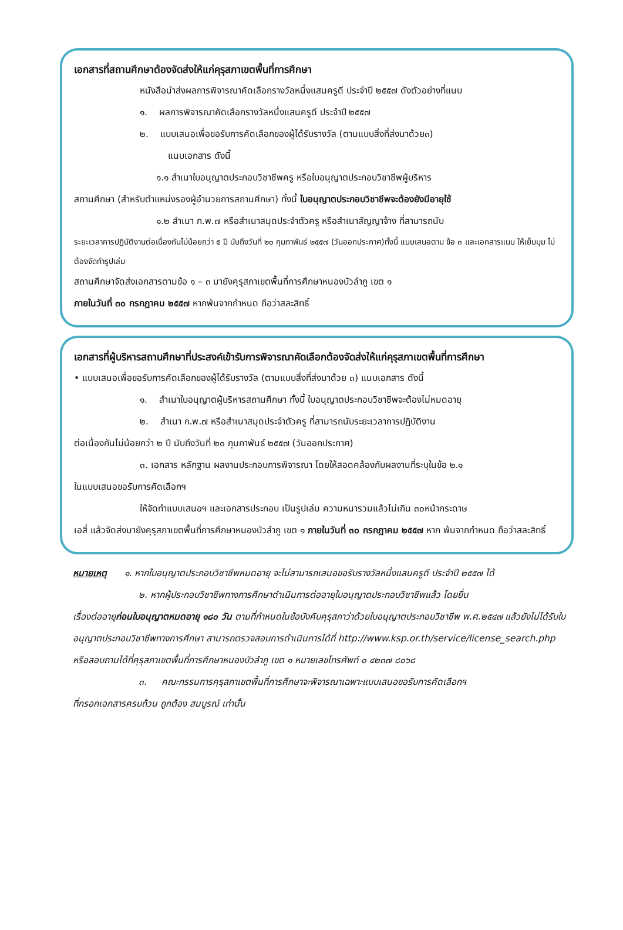เอกสารที่สถานศึกษาต้องจัดส่งให้แก่คุรุสภาเขตพื้นที่การศึกษา
หนังสือนำส่งผลการพิจารณาคัดเลือกรางวัลหนึ่งแสนครูดี ประจำปี ๒๕๕๗ ดังตัวอย่างที่แนบ
๑. ผลการพิจารณาคัดเลือกรางวัลหนึ่งแสนครูดี ประจำปี ๒๕๕๗
๒. แบบเสนอเพื่อขอรับการคัดเลือกของผู้ได้รับรางวัล (ตามแบบสิ่งที่ส่งมาด้วย๓)
แนบเอกสาร ดังนี้
๑.๑ สำเนาใบอนุญาตประกอบวิชาชีพครู หรือใบอนุญาตประกอบวิชาชีพผู้บริหาร
สถานศึกษา (สำหรับตำแหน่งรองผู้อำนวยการสถานศึกษา) ทั้งนี้ ใบอนุญาตประกอบวิชาชีพจะต้องยังมีอายุใช้
๑.๒ สำเนา ก.พ.๗ หรือสำเนาสมุดประจำตัวครู หรือสำเนาสัญญาจ้าง ที่สามารถนับ
ระยะเวลาการปฏิบัติงานต่อเนื่องกันไม่น้อยกว่า ๕ ปี นับถึงวันที่ ๒๐ กุมภาพันธ์ ๒๕๕๗ (วันออกประกาศ)ทั้งนี้ แบบเสนอตาม ข้อ ๓ และเอกสารแนบ ให้เย็บมุม ไม่ต้องจัดทำรูปเล่ม
สถานศึกษาจัดส่งเอกสารตามข้อ ๑ – ๓ มายังคุรุสภาเขตพื้นที่การศึกษาหนองบัวลำภู เขต ๑
ภายในวันที่ ๓๐ กรกฎาคม ๒๕๕๗ หากพ้นจากกำหนด ถือว่าสละสิทธิ์
เอกสารที่ผู้บริหารสถานศึกษาที่ประสงค์เข้ารับการพิจารณาคัดเลือกต้องจัดส่งให้แก่คุรุสภาเขตพื้นที่การศึกษา
• แบบเสนอเพื่อขอรับการคัดเลือกของผู้ได้รับรางวัล (ตามแบบสิ่งที่ส่งมาด้วย ๓) แนบเอกสาร ดังนี้
๑. สำเนาใบอนุญาตผู้บริหารสถานศึกษา ทั้งนี้ ใบอนุญาตประกอบวิชาชีพจะต้องไม่หมดอายุ
๒. สำเนา ก.พ.๗ หรือสำเนาสมุดประจำตัวครู ที่สามารถนับระยะเวลาการปฏิบัติงาน
ต่อเนื่องกันไม่น้อยกว่า ๒ ปี นับถึงวันที่ ๒๐ กุมภาพันธ์ ๒๕๕๗ (วันออกประกาศ)
๓. เอกสาร หลักฐาน ผลงานประกอบการพิจารณา โดยให้สอดคล้องกับผลงานที่ระบุในข้อ ๒.๑
ในแบบเสนอขอรับการคัดเลือกฯ
ให้จัดทำแบบเสนอฯ และเอกสารประกอบ เป็นรูปเล่ม ความหนารวมแล้วไม่เกิน ๓๐หน้ากระดาษ
เอสี่ แล้วจัดส่งมายังคุรุสภาเขตพื้นที่การศึกษาหนองบัวลำภู เขต ๑ ภายในวันที่ ๓๐ กรกฎาคม ๒๕๕๗ หาก พ้นจากกำหนด ถือว่าสละสิทธิ์
หมายเหตุ ๑. หากใบอนุญาตประกอบวิชาชีพหมดอายุ จะไม่สามารถเสนอขอรับรางวัลหนึ่งแสนครูดี ประจำปี ๒๕๕๗ ได้
๒. หากผู้ประกอบวิชาชีพทางการศึกษาดำเนินการต่ออายุใบอนุญาตประกอบวิชาชีพแล้ว โดยยื่น
เรื่องต่ออายุก่อนใบอนุญาตหมดอายุ ๑๘๐ วัน ตามที่กำหนดในข้อบังคับคุรุสภาว่าด้วยใบอนุญาตประกอบวิชาชีพ พ.ศ.๒๕๔๗ แล้วยังไม่ได้รับใบอนุญาตประกอบวิชาชีพทางการศึกษา สามารถตรวจสอบการดำเนินการได้ที่ http://www.ksp.or.th/service/license_search.php หรือสอบถามได้ที่คุรุสภาเขตพื้นที่การศึกษาหนองบัวลำภู เขต ๑ หมายเลขโทรศัพท์ ๐ ๔๒๓๗ ๘๐๖๘
๓. คณะกรรมการคุรุสภาเขตพื้นที่การศึกษาจะพิจารณาเฉพาะแบบเสนอขอรับการคัดเลือกฯ
ที่กรอกเอกสารครบถ้วน ถูกต้อง สมบูรณ์ เท่านั้น